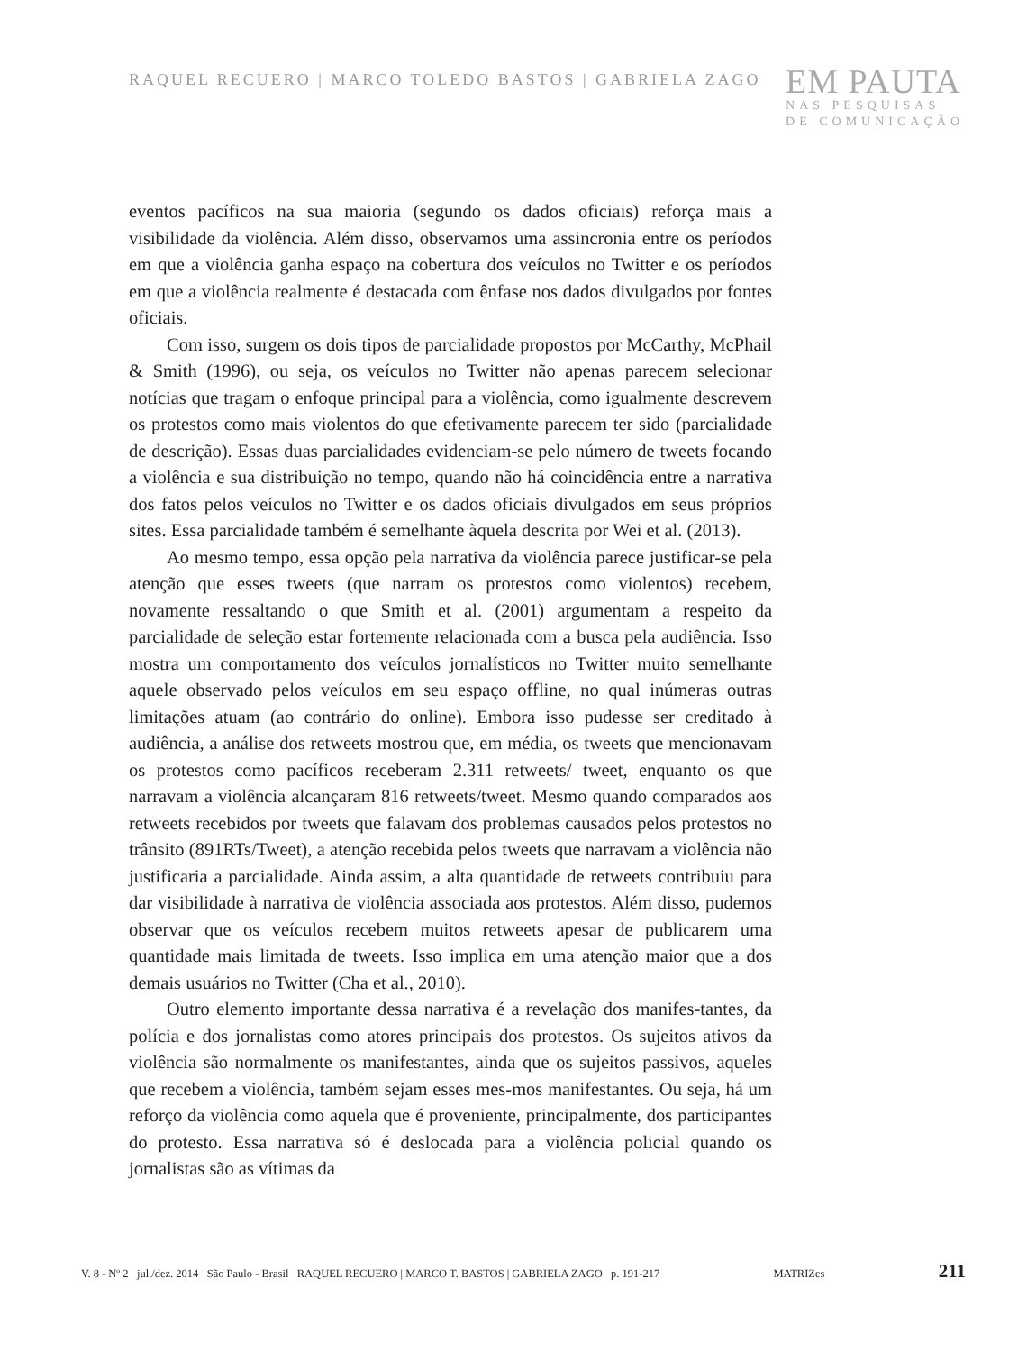RAQUEL RECUERO | MARCO TOLEDO BASTOS | GABRIELA ZAGO
EM PAUTA
NAS PESQUISAS
DE COMUNICAÇÃO
eventos pacíficos na sua maioria (segundo os dados oficiais) reforça mais a visibilidade da violência. Além disso, observamos uma assincronia entre os períodos em que a violência ganha espaço na cobertura dos veículos no Twitter e os períodos em que a violência realmente é destacada com ênfase nos dados divulgados por fontes oficiais.
Com isso, surgem os dois tipos de parcialidade propostos por McCarthy, McPhail & Smith (1996), ou seja, os veículos no Twitter não apenas parecem selecionar notícias que tragam o enfoque principal para a violência, como igualmente descrevem os protestos como mais violentos do que efetivamente parecem ter sido (parcialidade de descrição). Essas duas parcialidades evidenciam-se pelo número de tweets focando a violência e sua distribuição no tempo, quando não há coincidência entre a narrativa dos fatos pelos veículos no Twitter e os dados oficiais divulgados em seus próprios sites. Essa parcialidade também é semelhante àquela descrita por Wei et al. (2013).
Ao mesmo tempo, essa opção pela narrativa da violência parece justificar-se pela atenção que esses tweets (que narram os protestos como violentos) recebem, novamente ressaltando o que Smith et al. (2001) argumentam a respeito da parcialidade de seleção estar fortemente relacionada com a busca pela audiência. Isso mostra um comportamento dos veículos jornalísticos no Twitter muito semelhante aquele observado pelos veículos em seu espaço offline, no qual inúmeras outras limitações atuam (ao contrário do online). Embora isso pudesse ser creditado à audiência, a análise dos retweets mostrou que, em média, os tweets que mencionavam os protestos como pacíficos receberam 2.311 retweets/ tweet, enquanto os que narravam a violência alcançaram 816 retweets/tweet. Mesmo quando comparados aos retweets recebidos por tweets que falavam dos problemas causados pelos protestos no trânsito (891RTs/Tweet), a atenção recebida pelos tweets que narravam a violência não justificaria a parcialidade. Ainda assim, a alta quantidade de retweets contribuiu para dar visibilidade à narrativa de violência associada aos protestos. Além disso, pudemos observar que os veículos recebem muitos retweets apesar de publicarem uma quantidade mais limitada de tweets. Isso implica em uma atenção maior que a dos demais usuários no Twitter (Cha et al., 2010).
Outro elemento importante dessa narrativa é a revelação dos manifes-tantes, da polícia e dos jornalistas como atores principais dos protestos. Os sujeitos ativos da violência são normalmente os manifestantes, ainda que os sujeitos passivos, aqueles que recebem a violência, também sejam esses mes-mos manifestantes. Ou seja, há um reforço da violência como aquela que é proveniente, principalmente, dos participantes do protesto. Essa narrativa só é deslocada para a violência policial quando os jornalistas são as vítimas da
V. 8 - Nº 2 jul./dez. 2014 São Paulo - Brasil RAQUEL RECUERO | MARCO T. BASTOS | GABRIELA ZAGO p. 191-217 MATRIZes 211